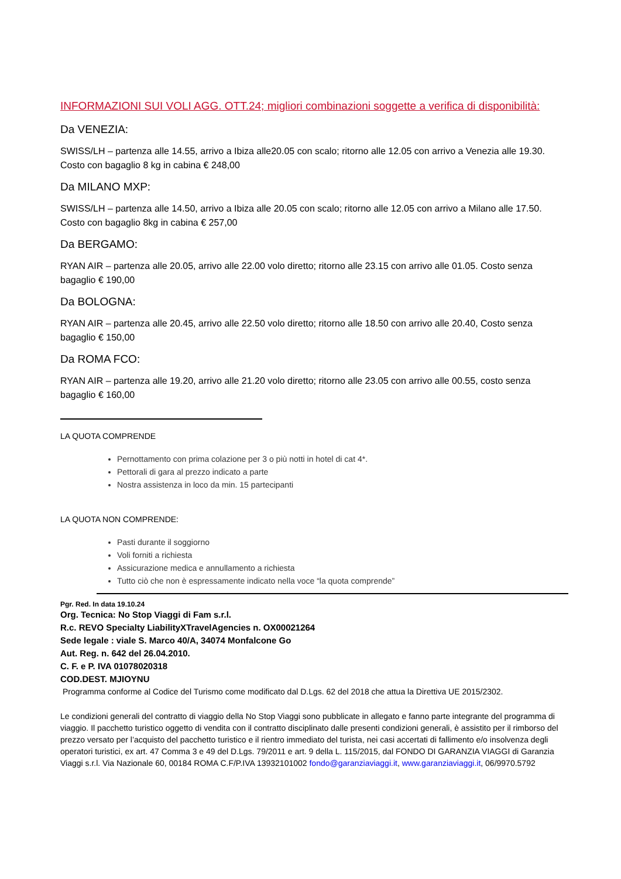INFORMAZIONI SUI VOLI AGG. OTT.24; migliori combinazioni soggette a verifica di disponibilità:
Da VENEZIA:
SWISS/LH – partenza alle 14.55, arrivo a Ibiza alle20.05 con scalo; ritorno alle 12.05 con arrivo a Venezia alle 19.30. Costo con bagaglio 8 kg in cabina € 248,00
Da MILANO MXP:
SWISS/LH – partenza alle 14.50, arrivo a Ibiza alle 20.05 con scalo; ritorno alle 12.05 con arrivo a Milano alle 17.50. Costo con bagaglio 8kg in cabina € 257,00
Da BERGAMO:
RYAN AIR – partenza alle 20.05, arrivo alle 22.00 volo diretto; ritorno alle 23.15 con arrivo alle 01.05. Costo senza bagaglio € 190,00
Da BOLOGNA:
RYAN AIR – partenza alle 20.45, arrivo alle 22.50 volo diretto; ritorno alle 18.50 con arrivo alle 20.40, Costo senza bagaglio € 150,00
Da ROMA FCO:
RYAN AIR – partenza alle 19.20, arrivo alle 21.20 volo diretto; ritorno alle 23.05 con arrivo alle 00.55, costo senza bagaglio € 160,00
LA QUOTA COMPRENDE
Pernottamento con prima colazione per 3 o più notti in hotel di cat 4*.
Pettorali di gara al prezzo indicato a parte
Nostra assistenza in loco da min. 15 partecipanti
LA QUOTA NON COMPRENDE:
Pasti durante il soggiorno
Voli forniti a richiesta
Assicurazione medica e annullamento a richiesta
Tutto ciò che non è espressamente indicato nella voce “la quota comprende”
Pgr. Red. In data 19.10.24
Org. Tecnica: No Stop Viaggi di Fam s.r.l.
R.c. REVO Specialty LiabilityXTravelAgencies n. OX00021264
Sede legale : viale S. Marco 40/A, 34074 Monfalcone Go
Aut. Reg. n. 642 del 26.04.2010.
C. F. e P. IVA 01078020318
COD.DEST. MJIOYNU
Programma conforme al Codice del Turismo come modificato dal D.Lgs. 62 del 2018 che attua la Direttiva UE 2015/2302.
Le condizioni generali del contratto di viaggio della No Stop Viaggi sono pubblicate in allegato e fanno parte integrante del programma di viaggio. Il pacchetto turistico oggetto di vendita con il contratto disciplinato dalle presenti condizioni generali, è assistito per il rimborso del prezzo versato per l’acquisto del pacchetto turistico e il rientro immediato del turista, nei casi accertati di fallimento e/o insolvenza degli operatori turistici, ex art. 47 Comma 3 e 49 del D.Lgs. 79/2011 e art. 9 della L. 115/2015, dal FONDO DI GARANZIA VIAGGI di Garanzia Viaggi s.r.l. Via Nazionale 60, 00184 ROMA C.F/P.IVA 13932101002 fondo@garanziaviaggi.it, www.garanziaviaggi.it, 06/9970.5792